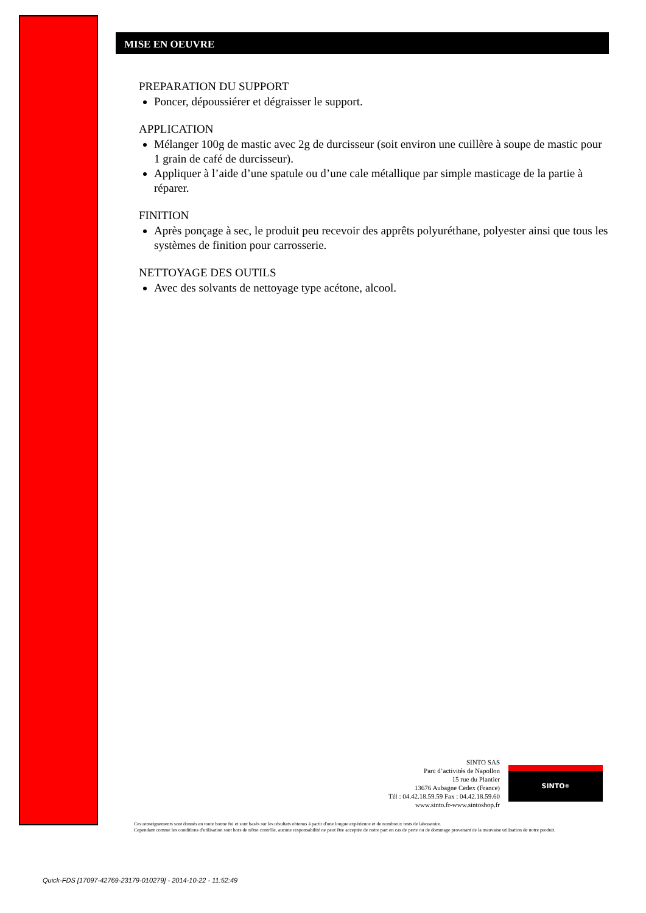MISE EN OEUVRE
PREPARATION DU SUPPORT
Poncer, dépoussiérer et dégraisser le support.
APPLICATION
Mélanger 100g de mastic avec 2g de durcisseur (soit environ une cuillère à soupe de mastic pour 1 grain de café de durcisseur).
Appliquer à l’aide d’une spatule ou d’une cale métallique par simple masticage de la partie à réparer.
FINITION
Après ponçage à sec, le produit peu recevoir des apprêts polyuréthane, polyester ainsi que tous les systèmes de finition pour carrosserie.
NETTOYAGE DES OUTILS
Avec des solvants de nettoyage type acétone, alcool.
SINTO SAS
Parc d’activités de Napollon
15 rue du Plantier
13676 Aubagne Cedex (France)
Tél : 04.42.18.59.59 Fax : 04.42.18.59.60
www.sinto.fr-www.sintoshop.fr
SINTO<sup>®</sup>
Ces renseignements sont donnés en toute bonne foi et sont basés sur les résultats obtenus à partir d'une longue expérience et de nombreux tests de laboratoire.
Cependant comme les conditions d'utilisation sont hors de nôtre contrôle, aucune responsabilité ne peut être acceptée de notre part en cas de perte ou de dommage provenant de la mauvaise utilisation de notre produit.
Quick-FDS [17097-42769-23179-010279] - 2014-10-22 - 11:52:49